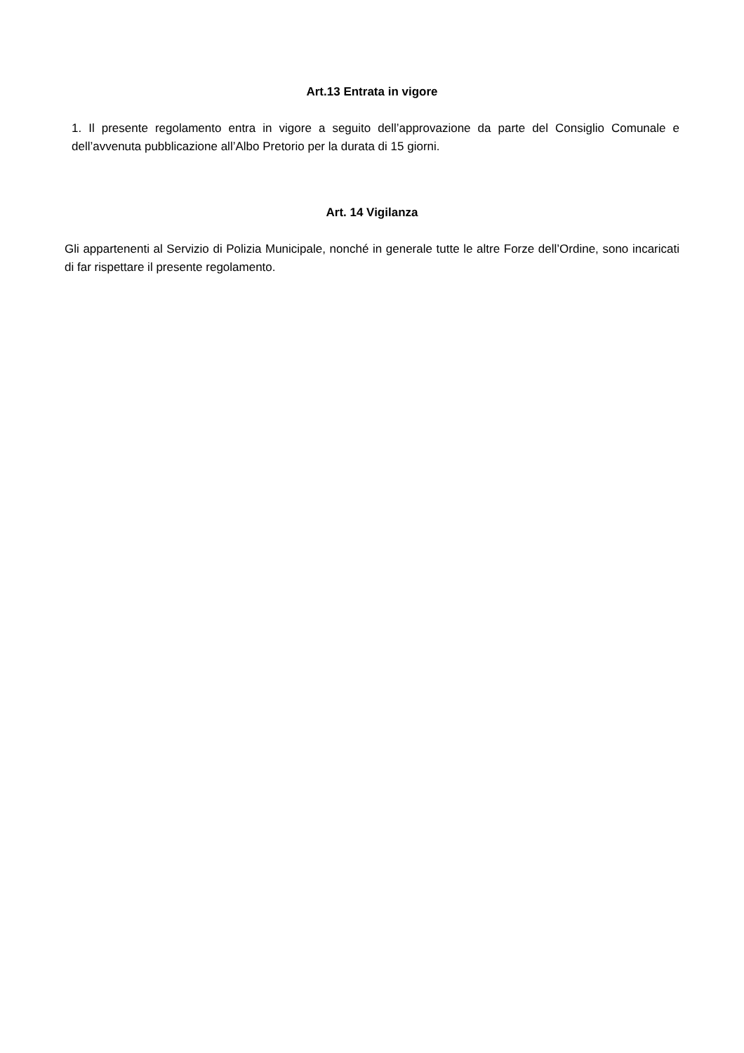Art.13 Entrata in vigore
1. Il presente regolamento entra in vigore a seguito dell’approvazione da parte del Consiglio Comunale e dell’avvenuta pubblicazione all’Albo Pretorio per la durata di 15 giorni.
Art. 14 Vigilanza
Gli appartenenti al Servizio di Polizia Municipale, nonché in generale tutte le altre Forze dell’Ordine, sono incaricati di far rispettare il presente regolamento.